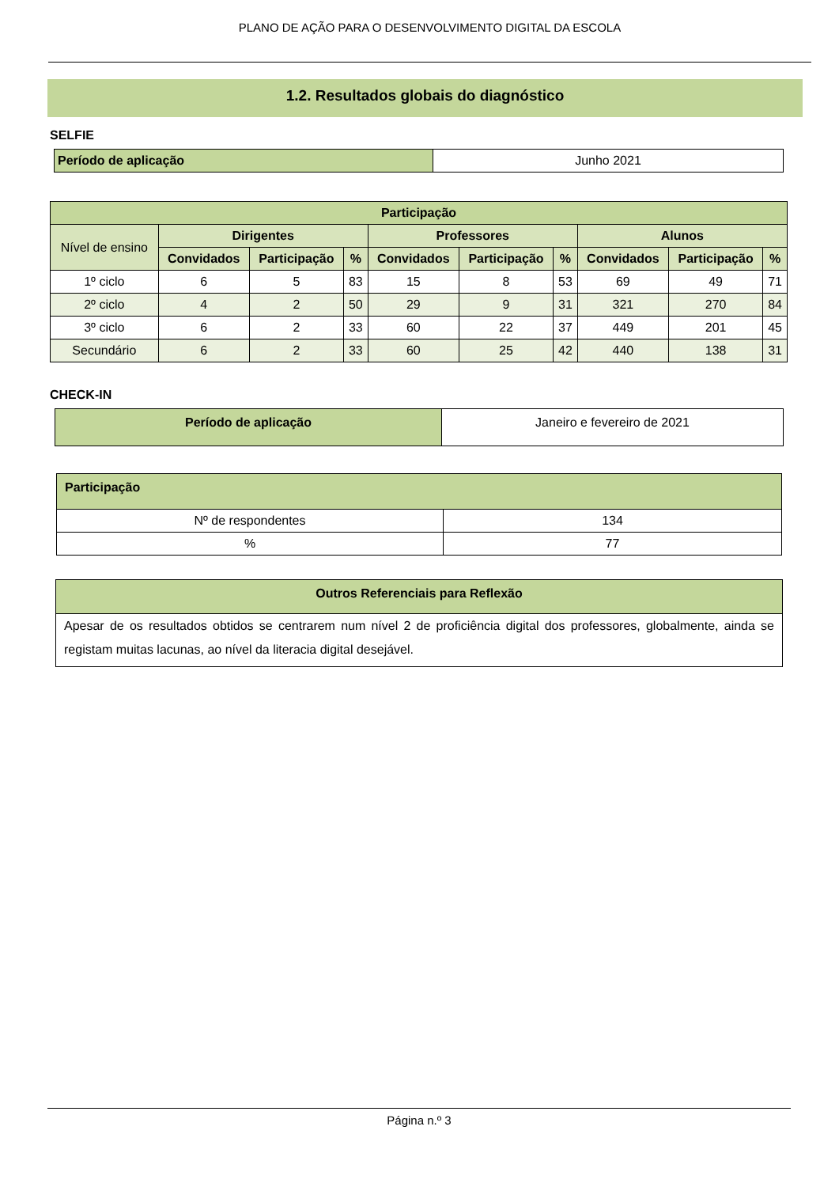PLANO DE AÇÃO PARA O DESENVOLVIMENTO DIGITAL DA ESCOLA
1.2. Resultados globais do diagnóstico
SELFIE
| Período de aplicação | Junho 2021 |
| Participação | | | | | | | | | |
| --- | --- | --- | --- | --- | --- | --- | --- | --- | --- |
| Nível de ensino | Dirigentes | | | Professores | | | Alunos | | |
| | Convidados | Participação | % | Convidados | Participação | % | Convidados | Participação | % |
| 1º ciclo | 6 | 5 | 83 | 15 | 8 | 53 | 69 | 49 | 71 |
| 2º ciclo | 4 | 2 | 50 | 29 | 9 | 31 | 321 | 270 | 84 |
| 3º ciclo | 6 | 2 | 33 | 60 | 22 | 37 | 449 | 201 | 45 |
| Secundário | 6 | 2 | 33 | 60 | 25 | 42 | 440 | 138 | 31 |
CHECK-IN
| Período de aplicação | Janeiro e fevereiro de 2021 |
| Participação | |
| --- | --- |
| Nº de respondentes | 134 |
| % | 77 |
| Outros Referenciais para Reflexão |
| --- |
| Apesar de os resultados obtidos se centrarem num nível 2 de proficiência digital dos professores, globalmente, ainda se registam muitas lacunas, ao nível da literacia digital desejável. |
Página n.º 3